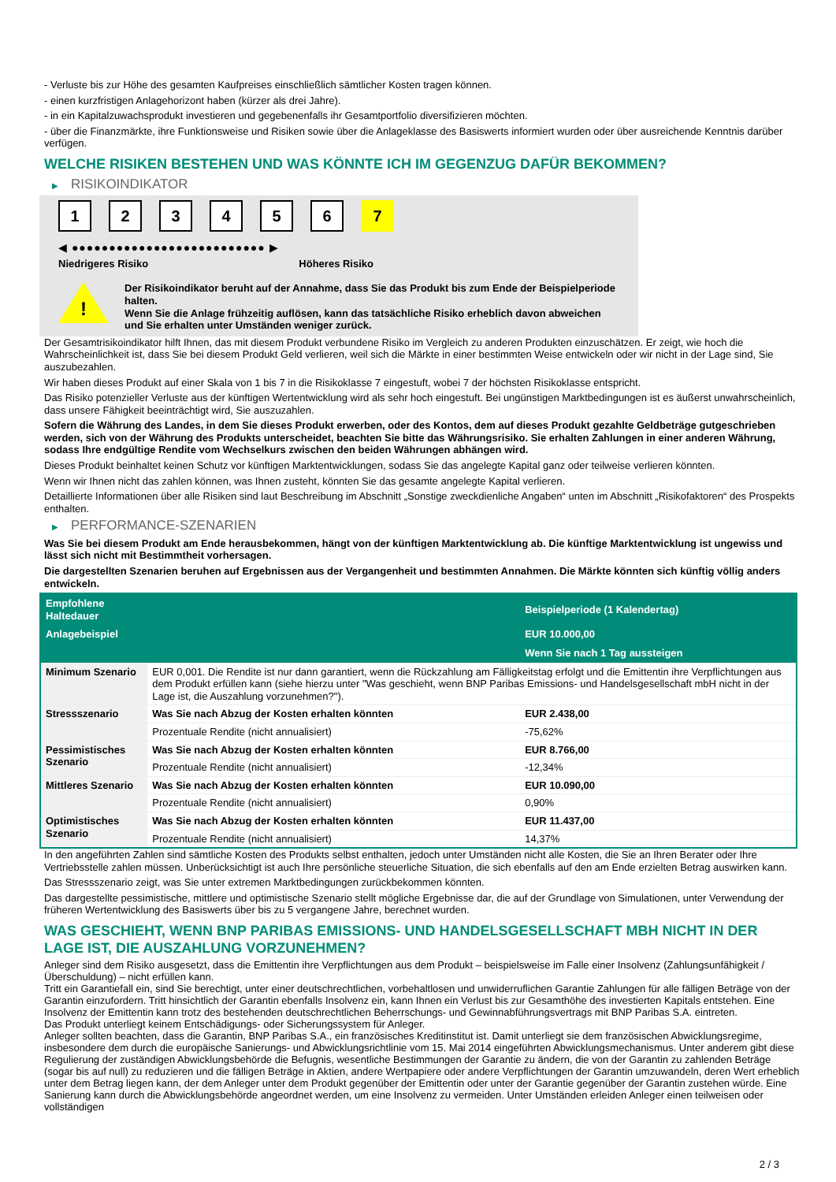- Verluste bis zur Höhe des gesamten Kaufpreises einschließlich sämtlicher Kosten tragen können.
- einen kurzfristigen Anlagehorizont haben (kürzer als drei Jahre).
- in ein Kapitalzuwachsprodukt investieren und gegebenenfalls ihr Gesamtportfolio diversifizieren möchten.
- über die Finanzmärkte, ihre Funktionsweise und Risiken sowie über die Anlageklasse des Basiswerts informiert wurden oder über ausreichende Kenntnis darüber verfügen.
WELCHE RISIKEN BESTEHEN UND WAS KÖNNTE ICH IM GEGENZUG DAFÜR BEKOMMEN?
▶ RISIKOINDIKATOR
1 2 3 4 5 6 7
◀ ●●●●●●●●●●●●●●●●●●●●●●●●●● ▶
Niedrigeres Risiko Höheres Risiko
!
Der Risikoindikator beruht auf der Annahme, dass Sie das Produkt bis zum Ende der Beispielperiode halten.
Wenn Sie die Anlage frühzeitig auflösen, kann das tatsächliche Risiko erheblich davon abweichen und Sie erhalten unter Umständen weniger zurück.
Der Gesamtrisikoindikator hilft Ihnen, das mit diesem Produkt verbundene Risiko im Vergleich zu anderen Produkten einzuschätzen. Er zeigt, wie hoch die Wahrscheinlichkeit ist, dass Sie bei diesem Produkt Geld verlieren, weil sich die Märkte in einer bestimmten Weise entwickeln oder wir nicht in der Lage sind, Sie auszubezahlen.
Wir haben dieses Produkt auf einer Skala von 1 bis 7 in die Risikoklasse 7 eingestuft, wobei 7 der höchsten Risikoklasse entspricht.
Das Risiko potenzieller Verluste aus der künftigen Wertentwicklung wird als sehr hoch eingestuft. Bei ungünstigen Marktbedingungen ist es äußerst unwahrscheinlich, dass unsere Fähigkeit beeinträchtigt wird, Sie auszuzahlen.
Sofern die Währung des Landes, in dem Sie dieses Produkt erwerben, oder des Kontos, dem auf dieses Produkt gezahlte Geldbeträge gutgeschrieben werden, sich von der Währung des Produkts unterscheidet, beachten Sie bitte das Währungsrisiko. Sie erhalten Zahlungen in einer anderen Währung, sodass Ihre endgültige Rendite vom Wechselkurs zwischen den beiden Währungen abhängen wird.
Dieses Produkt beinhaltet keinen Schutz vor künftigen Marktentwicklungen, sodass Sie das angelegte Kapital ganz oder teilweise verlieren könnten.
Wenn wir Ihnen nicht das zahlen können, was Ihnen zusteht, könnten Sie das gesamte angelegte Kapital verlieren.
Detaillierte Informationen über alle Risiken sind laut Beschreibung im Abschnitt „Sonstige zweckdienliche Angaben“ unten im Abschnitt „Risikofaktoren“ des Prospekts enthalten.
▶ PERFORMANCE-SZENARIEN
Was Sie bei diesem Produkt am Ende herausbekommen, hängt von der künftigen Marktentwicklung ab. Die künftige Marktentwicklung ist ungewiss und lässt sich nicht mit Bestimmtheit vorhersagen.
Die dargestellten Szenarien beruhen auf Ergebnissen aus der Vergangenheit und bestimmten Annahmen. Die Märkte könnten sich künftig völlig anders entwickeln.
| Empfohlene Haltedauer | | Beispielperiode (1 Kalendertag) |
| --- | --- | --- |
| Anlagebeispiel | | EUR 10.000,00 |
| | | Wenn Sie nach 1 Tag aussteigen |
| Minimum Szenario | EUR 0,001. Die Rendite ist nur dann garantiert, wenn die Rückzahlung am Fälligkeitstag erfolgt und die Emittentin ihre Verpflichtungen aus dem Produkt erfüllen kann (siehe hierzu unter "Was geschieht, wenn BNP Paribas Emissions- und Handelsgesellschaft mbH nicht in der Lage ist, die Auszahlung vorzunehmen?"). | |
| Stressszenario | Was Sie nach Abzug der Kosten erhalten könnten | EUR 2.438,00 |
| | Prozentuale Rendite (nicht annualisiert) | -75,62% |
| Pessimistisches Szenario | Was Sie nach Abzug der Kosten erhalten könnten | EUR 8.766,00 |
| | Prozentuale Rendite (nicht annualisiert) | -12,34% |
| Mittleres Szenario | Was Sie nach Abzug der Kosten erhalten könnten | EUR 10.090,00 |
| | Prozentuale Rendite (nicht annualisiert) | 0,90% |
| Optimistisches Szenario | Was Sie nach Abzug der Kosten erhalten könnten | EUR 11.437,00 |
| | Prozentuale Rendite (nicht annualisiert) | 14,37% |
In den angeführten Zahlen sind sämtliche Kosten des Produkts selbst enthalten, jedoch unter Umständen nicht alle Kosten, die Sie an Ihren Berater oder Ihre Vertriebsstelle zahlen müssen. Unberücksichtigt ist auch Ihre persönliche steuerliche Situation, die sich ebenfalls auf den am Ende erzielten Betrag auswirken kann.
Das Stressszenario zeigt, was Sie unter extremen Marktbedingungen zurückbekommen könnten.
Das dargestellte pessimistische, mittlere und optimistische Szenario stellt mögliche Ergebnisse dar, die auf der Grundlage von Simulationen, unter Verwendung der früheren Wertentwicklung des Basiswerts über bis zu 5 vergangene Jahre, berechnet wurden.
WAS GESCHIEHT, WENN BNP PARIBAS EMISSIONS- UND HANDELSGESELLSCHAFT MBH NICHT IN DER LAGE IST, DIE AUSZAHLUNG VORZUNEHMEN?
Anleger sind dem Risiko ausgesetzt, dass die Emittentin ihre Verpflichtungen aus dem Produkt – beispielsweise im Falle einer Insolvenz (Zahlungsunfähigkeit / Überschuldung) – nicht erfüllen kann.
Tritt ein Garantiefall ein, sind Sie berechtigt, unter einer deutschrechtlichen, vorbehaltlosen und unwiderruflichen Garantie Zahlungen für alle fälligen Beträge von der Garantin einzufordern. Tritt hinsichtlich der Garantin ebenfalls Insolvenz ein, kann Ihnen ein Verlust bis zur Gesamthöhe des investierten Kapitals entstehen. Eine Insolvenz der Emittentin kann trotz des bestehenden deutschrechtlichen Beherrschungs- und Gewinnabführungsvertrags mit BNP Paribas S.A. eintreten.
Das Produkt unterliegt keinem Entschädigungs- oder Sicherungssystem für Anleger.
Anleger sollten beachten, dass die Garantin, BNP Paribas S.A., ein französisches Kreditinstitut ist. Damit unterliegt sie dem französischen Abwicklungsregime, insbesondere dem durch die europäische Sanierungs- und Abwicklungsrichtlinie vom 15. Mai 2014 eingeführten Abwicklungsmechanismus. Unter anderem gibt diese Regulierung der zuständigen Abwicklungsbehörde die Befugnis, wesentliche Bestimmungen der Garantie zu ändern, die von der Garantin zu zahlenden Beträge (sogar bis auf null) zu reduzieren und die fälligen Beträge in Aktien, andere Wertpapiere oder andere Verpflichtungen der Garantin umzuwandeln, deren Wert erheblich unter dem Betrag liegen kann, der dem Anleger unter dem Produkt gegenüber der Emittentin oder unter der Garantie gegenüber der Garantin zustehen würde. Eine Sanierung kann durch die Abwicklungsbehörde angeordnet werden, um eine Insolvenz zu vermeiden. Unter Umständen erleiden Anleger einen teilweisen oder vollständigen
2 / 3